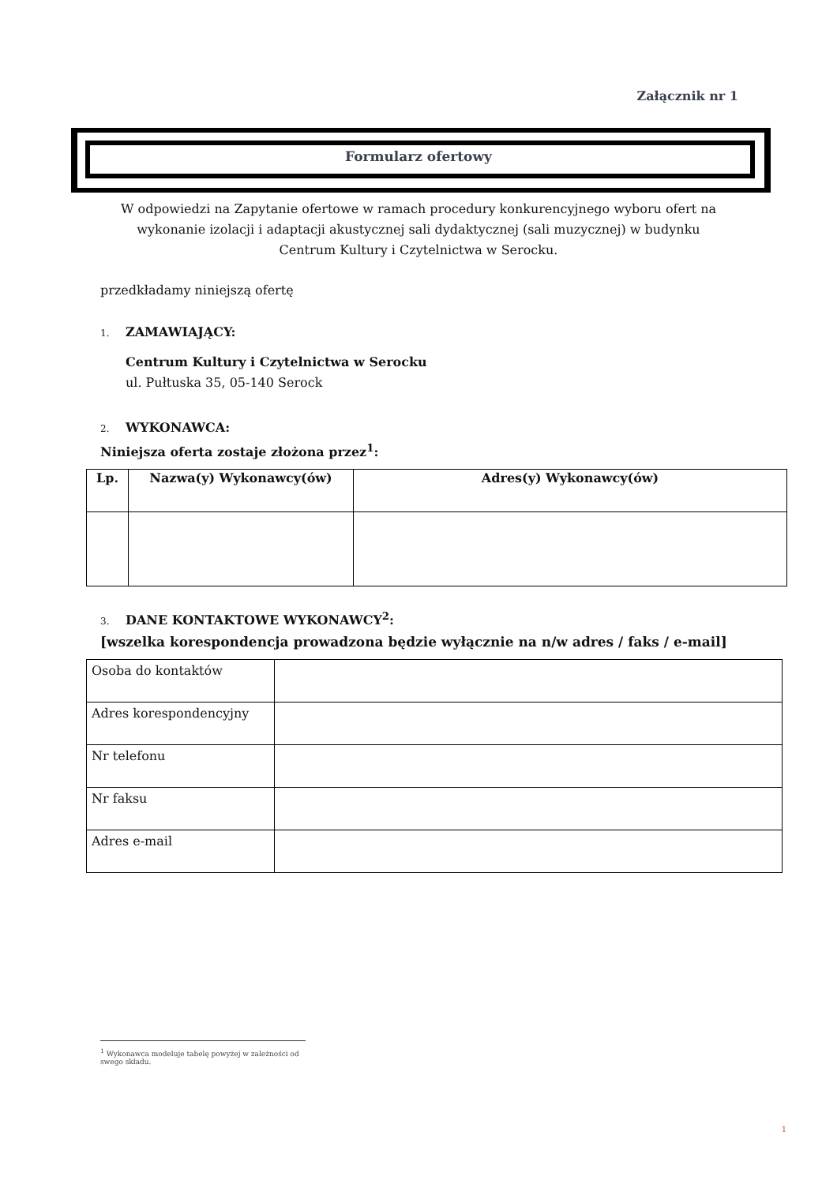Załącznik nr 1
Formularz ofertowy
W odpowiedzi na Zapytanie ofertowe w ramach procedury konkurencyjnego wyboru ofert na
wykonanie izolacji i adaptacji akustycznej sali dydaktycznej (sali muzycznej) w budynku
Centrum Kultury i Czytelnictwa w Serocku.
przedkładamy niniejszą ofertę
1. ZAMAWIAJĄCY:
Centrum Kultury i Czytelnictwa w Serocku
ul. Pułtuska 35, 05-140 Serock
2. WYKONAWCA:
Niniejsza oferta zostaje złożona przez<sup>1</sup>:
| Lp. | Nazwa(y) Wykonawcy(ów) | Adres(y) Wykonawcy(ów) |
| --- | --- | --- |
3. DANE KONTAKTOWE WYKONAWCY<sup>2</sup>:
[wszelka korespondencja prowadzona będzie wyłącznie na n/w adres / faks / e-mail]
| Osoba do kontaktów | |
| Adres korespondencyjny | |
| Nr telefonu | |
| Nr faksu | |
| Adres e-mail | |
<sup>1</sup> Wykonawca modeluje tabelę powyżej w zależności od swego składu.
1